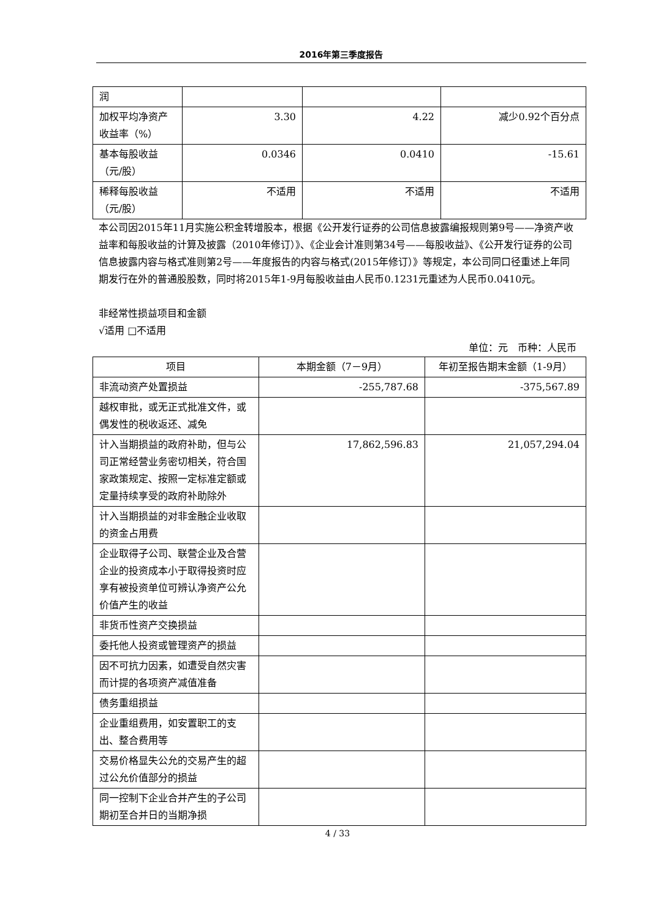2016年第三季度报告
| 润 | | | |
| 加权平均净资产收益率（%） | 3.30 | 4.22 | 减少0.92个百分点 |
| 基本每股收益（元/股） | 0.0346 | 0.0410 | -15.61 |
| 稀释每股收益（元/股） | 不适用 | 不适用 | 不适用 |
本公司因2015年11月实施公积金转增股本，根据《公开发行证券的公司信息披露编报规则第9号——净资产收益率和每股收益的计算及披露（2010年修订）》、《企业会计准则第34号——每股收益》、《公开发行证券的公司信息披露内容与格式准则第2号——年度报告的内容与格式(2015年修订）》等规定，本公司同口径重述上年同期发行在外的普通股股数，同时将2015年1-9月每股收益由人民币0.1231元重述为人民币0.0410元。
非经常性损益项目和金额
√适用 □不适用
单位：元　币种：人民币
| 项目 | 本期金额（7－9月） | 年初至报告期末金额（1-9月） |
| --- | --- | --- |
| 非流动资产处置损益 | -255,787.68 | -375,567.89 |
| 越权审批，或无正式批准文件，或偶发性的税收返还、减免 | | |
| 计入当期损益的政府补助，但与公司正常经营业务密切相关，符合国家政策规定、按照一定标准定额或定量持续享受的政府补助除外 | 17,862,596.83 | 21,057,294.04 |
| 计入当期损益的对非金融企业收取的资金占用费 | | |
| 企业取得子公司、联营企业及合营企业的投资成本小于取得投资时应享有被投资单位可辨认净资产公允价值产生的收益 | | |
| 非货币性资产交换损益 | | |
| 委托他人投资或管理资产的损益 | | |
| 因不可抗力因素，如遭受自然灾害而计提的各项资产减值准备 | | |
| 债务重组损益 | | |
| 企业重组费用，如安置职工的支出、整合费用等 | | |
| 交易价格显失公允的交易产生的超过公允价值部分的损益 | | |
| 同一控制下企业合并产生的子公司期初至合并日的当期净损 | | |
4 / 33